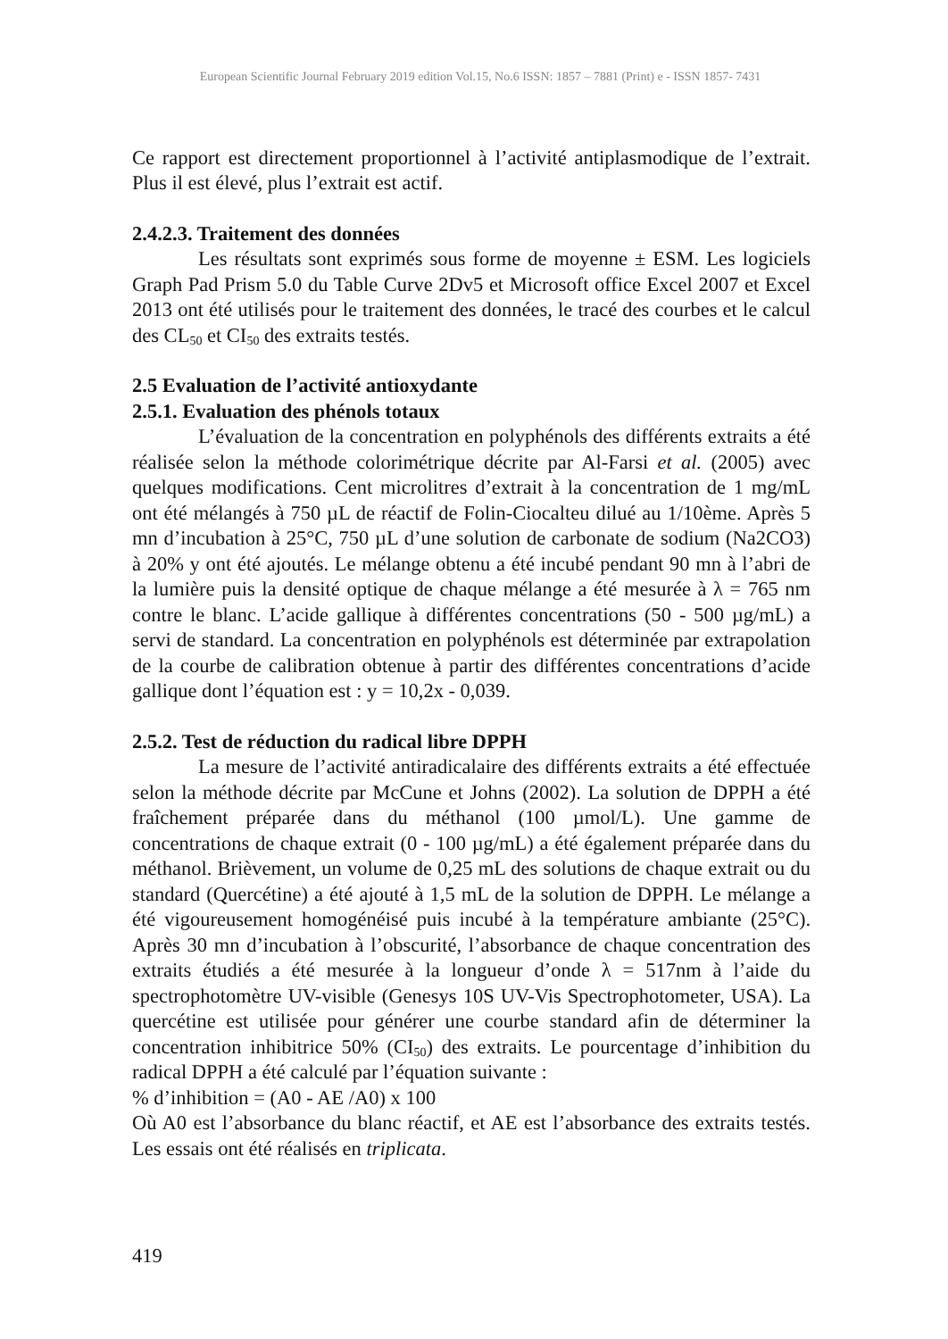European Scientific Journal February 2019 edition Vol.15, No.6 ISSN: 1857 – 7881 (Print) e - ISSN 1857- 7431
Ce rapport est directement proportionnel à l’activité antiplasmodique de l’extrait. Plus il est élevé, plus l’extrait est actif.
2.4.2.3. Traitement des données
Les résultats sont exprimés sous forme de moyenne ± ESM. Les logiciels Graph Pad Prism 5.0 du Table Curve 2Dv5 et Microsoft office Excel 2007 et Excel 2013 ont été utilisés pour le traitement des données, le tracé des courbes et le calcul des CL<sub>50</sub> et CI<sub>50</sub> des extraits testés.
2.5 Evaluation de l’activité antioxydante
2.5.1. Evaluation des phénols totaux
L’évaluation de la concentration en polyphénols des différents extraits a été réalisée selon la méthode colorimétrique décrite par Al-Farsi et al. (2005) avec quelques modifications. Cent microlitres d’extrait à la concentration de 1 mg/mL ont été mélangés à 750 µL de réactif de Folin-Ciocalteu dilué au 1/10ème. Après 5 mn d’incubation à 25°C, 750 µL d’une solution de carbonate de sodium (Na2CO3) à 20% y ont été ajoutés. Le mélange obtenu a été incubé pendant 90 mn à l’abri de la lumière puis la densité optique de chaque mélange a été mesurée à λ = 765 nm contre le blanc. L’acide gallique à différentes concentrations (50 - 500 µg/mL) a servi de standard. La concentration en polyphénols est déterminée par extrapolation de la courbe de calibration obtenue à partir des différentes concentrations d’acide gallique dont l’équation est : y = 10,2x - 0,039.
2.5.2. Test de réduction du radical libre DPPH
La mesure de l’activité antiradicalaire des différents extraits a été effectuée selon la méthode décrite par McCune et Johns (2002). La solution de DPPH a été fraîchement préparée dans du méthanol (100 µmol/L). Une gamme de concentrations de chaque extrait (0 - 100 µg/mL) a été également préparée dans du méthanol. Brièvement, un volume de 0,25 mL des solutions de chaque extrait ou du standard (Quercétine) a été ajouté à 1,5 mL de la solution de DPPH. Le mélange a été vigoureusement homogénéisé puis incubé à la température ambiante (25°C). Après 30 mn d’incubation à l’obscurité, l’absorbance de chaque concentration des extraits étudiés a été mesurée à la longueur d’onde λ = 517nm à l’aide du spectrophotomètre UV-visible (Genesys 10S UV-Vis Spectrophotometer, USA). La quercétine est utilisée pour générer une courbe standard afin de déterminer la concentration inhibitrice 50% (CI<sub>50</sub>) des extraits. Le pourcentage d’inhibition du radical DPPH a été calculé par l’équation suivante :
% d’inhibition = (A0 - AE /A0) x 100
Où A0 est l’absorbance du blanc réactif, et AE est l’absorbance des extraits testés. Les essais ont été réalisés en triplicata.
419